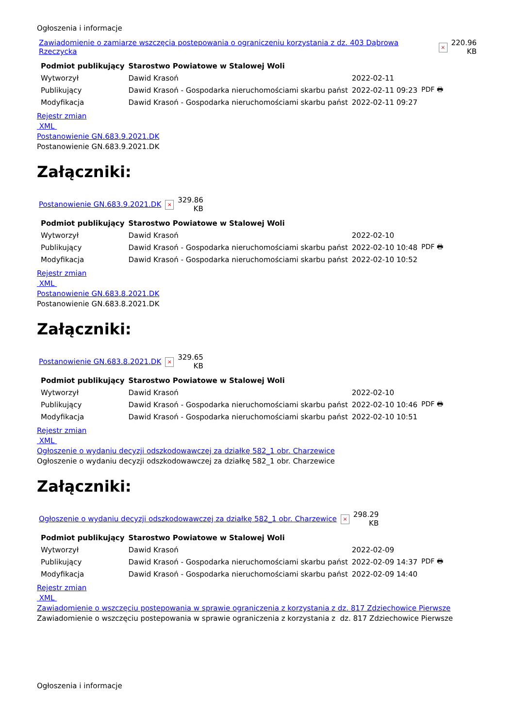Ogłoszenia i informacje
| Zawiadomienie o zamiarze wszczęcia postepowania o ograniczeniu korzystania z dz. 403 Dąbrowa Rzeczycka | × | 220.96 KB |
| Podmiot publikujący | Starostwo Powiatowe w Stalowej Woli | | |
| Wytworzył | Dawid Krasoń | 2022-02-11 | PDF 🖶 |
| Publikujący | Dawid Krasoń - Gospodarka nieruchomościami skarbu państ | 2022-02-11 09:23 | |
| Modyfikacja | Dawid Krasoń - Gospodarka nieruchomościami skarbu państ | 2022-02-11 09:27 | |
Rejestr zmian
XML
Postanowienie GN.683.9.2021.DK
Postanowienie GN.683.9.2021.DK
Załączniki:
| Postanowienie GN.683.9.2021.DK | × | 329.86 KB |
| Podmiot publikujący | Starostwo Powiatowe w Stalowej Woli | | |
| Wytworzył | Dawid Krasoń | 2022-02-10 | PDF 🖶 |
| Publikujący | Dawid Krasoń - Gospodarka nieruchomościami skarbu państ | 2022-02-10 10:48 | |
| Modyfikacja | Dawid Krasoń - Gospodarka nieruchomościami skarbu państ | 2022-02-10 10:52 | |
Rejestr zmian
XML
Postanowienie GN.683.8.2021.DK
Postanowienie GN.683.8.2021.DK
Załączniki:
| Postanowienie GN.683.8.2021.DK | × | 329.65 KB |
| Podmiot publikujący | Starostwo Powiatowe w Stalowej Woli | | |
| Wytworzył | Dawid Krasoń | 2022-02-10 | PDF 🖶 |
| Publikujący | Dawid Krasoń - Gospodarka nieruchomościami skarbu państ | 2022-02-10 10:46 | |
| Modyfikacja | Dawid Krasoń - Gospodarka nieruchomościami skarbu państ | 2022-02-10 10:51 | |
Rejestr zmian
XML
Ogłoszenie o wydaniu decyzji odszkodowawczej za działkę 582_1 obr. Charzewice
Ogłoszenie o wydaniu decyzji odszkodowawczej za działkę 582_1 obr. Charzewice
Załączniki:
| Ogłoszenie o wydaniu decyzji odszkodowawczej za działkę 582_1 obr. Charzewice | × | 298.29 KB |
| Podmiot publikujący | Starostwo Powiatowe w Stalowej Woli | | |
| Wytworzył | Dawid Krasoń | 2022-02-09 | PDF 🖶 |
| Publikujący | Dawid Krasoń - Gospodarka nieruchomościami skarbu państ | 2022-02-09 14:37 | |
| Modyfikacja | Dawid Krasoń - Gospodarka nieruchomościami skarbu państ | 2022-02-09 14:40 | |
Rejestr zmian
XML
Zawiadomienie o wszczęciu postepowania w sprawie ograniczenia z korzystania z dz. 817 Zdziechowice Pierwsze
Zawiadomienie o wszczęciu postepowania w sprawie ograniczenia z korzystania z dz. 817 Zdziechowice Pierwsze
Ogłoszenia i informacje